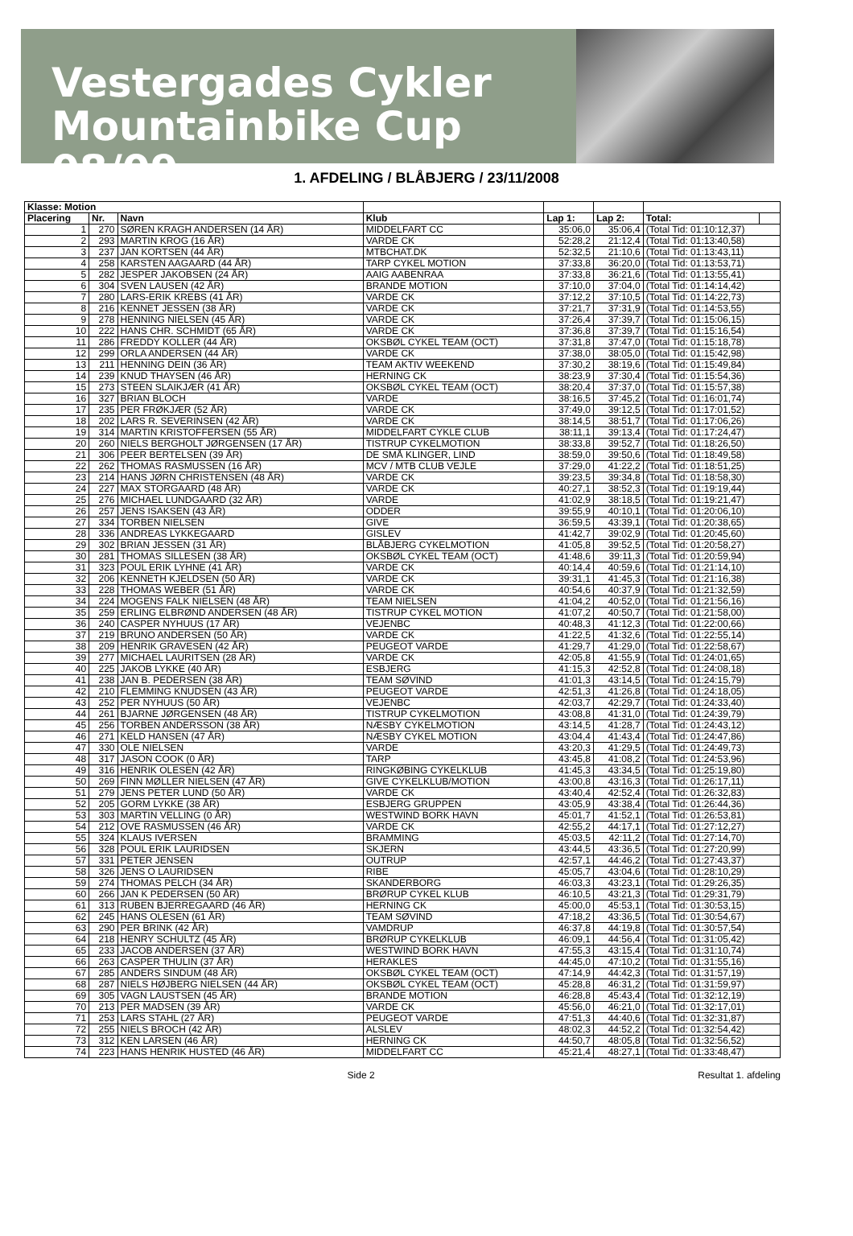Vestergades Cykler
Mountainbike Cup 08/09
1. AFDELING / BLÅBJERG / 23/11/2008
| Klasse: Motion | | | | | | | |
| --- | --- | --- | --- | --- | --- | --- | --- |
| Placering | Nr. | Navn | Klub | Lap 1: | Lap 2: | Total: | |
| 1 | 270 | SØREN KRAGH ANDERSEN (14 ÅR) | MIDDELFART CC | 35:06,0 | 35:06,4 | (Total Tid: 01:10:12,37) | |
| 2 | 293 | MARTIN KROG (16 ÅR) | VARDE CK | 52:28,2 | 21:12,4 | (Total Tid: 01:13:40,58) | |
| 3 | 237 | JAN KORTSEN (44 ÅR) | MTBCHAT.DK | 52:32,5 | 21:10,6 | (Total Tid: 01:13:43,11) | |
| 4 | 258 | KARSTEN AAGAARD (44 ÅR) | TARP CYKEL MOTION | 37:33,8 | 36:20,0 | (Total Tid: 01:13:53,71) | |
| 5 | 282 | JESPER JAKOBSEN (24 ÅR) | AAIG AABENRAA | 37:33,8 | 36:21,6 | (Total Tid: 01:13:55,41) | |
| 6 | 304 | SVEN LAUSEN (42 ÅR) | BRANDE MOTION | 37:10,0 | 37:04,0 | (Total Tid: 01:14:14,42) | |
| 7 | 280 | LARS-ERIK KREBS (41 ÅR) | VARDE CK | 37:12,2 | 37:10,5 | (Total Tid: 01:14:22,73) | |
| 8 | 216 | KENNET JESSEN (38 ÅR) | VARDE CK | 37:21,7 | 37:31,9 | (Total Tid: 01:14:53,55) | |
| 9 | 278 | HENNING NIELSEN (45 ÅR) | VARDE CK | 37:26,4 | 37:39,7 | (Total Tid: 01:15:06,15) | |
| 10 | 222 | HANS CHR. SCHMIDT (65 ÅR) | VARDE CK | 37:36,8 | 37:39,7 | (Total Tid: 01:15:16,54) | |
| 11 | 286 | FREDDY KOLLER (44 ÅR) | OKSBØL CYKEL TEAM (OCT) | 37:31,8 | 37:47,0 | (Total Tid: 01:15:18,78) | |
| 12 | 299 | ORLA ANDERSEN (44 ÅR) | VARDE CK | 37:38,0 | 38:05,0 | (Total Tid: 01:15:42,98) | |
| 13 | 211 | HENNING DEIN (36 ÅR) | TEAM AKTIV WEEKEND | 37:30,2 | 38:19,6 | (Total Tid: 01:15:49,84) | |
| 14 | 239 | KNUD THAYSEN (46 ÅR) | HERNING CK | 38:23,9 | 37:30,4 | (Total Tid: 01:15:54,36) | |
| 15 | 273 | STEEN SLAIKJÆR (41 ÅR) | OKSBØL CYKEL TEAM (OCT) | 38:20,4 | 37:37,0 | (Total Tid: 01:15:57,38) | |
| 16 | 327 | BRIAN BLOCH | VARDE | 38:16,5 | 37:45,2 | (Total Tid: 01:16:01,74) | |
| 17 | 235 | PER FRØKJÆR (52 ÅR) | VARDE CK | 37:49,0 | 39:12,5 | (Total Tid: 01:17:01,52) | |
| 18 | 202 | LARS R. SEVERINSEN (42 ÅR) | VARDE CK | 38:14,5 | 38:51,7 | (Total Tid: 01:17:06,26) | |
| 19 | 314 | MARTIN KRISTOFFERSEN (55 ÅR) | MIDDELFART CYKLE CLUB | 38:11,1 | 39:13,4 | (Total Tid: 01:17:24,47) | |
| 20 | 260 | NIELS BERGHOLT JØRGENSEN (17 ÅR) | TISTRUP CYKELMOTION | 38:33,8 | 39:52,7 | (Total Tid: 01:18:26,50) | |
| 21 | 306 | PEER BERTELSEN (39 ÅR) | DE SMÅ KLINGER, LIND | 38:59,0 | 39:50,6 | (Total Tid: 01:18:49,58) | |
| 22 | 262 | THOMAS RASMUSSEN (16 ÅR) | MCV / MTB CLUB VEJLE | 37:29,0 | 41:22,2 | (Total Tid: 01:18:51,25) | |
| 23 | 214 | HANS JØRN CHRISTENSEN (48 ÅR) | VARDE CK | 39:23,5 | 39:34,8 | (Total Tid: 01:18:58,30) | |
| 24 | 227 | MAX STORGAARD (48 ÅR) | VARDE CK | 40:27,1 | 38:52,3 | (Total Tid: 01:19:19,44) | |
| 25 | 276 | MICHAEL LUNDGAARD (32 ÅR) | VARDE | 41:02,9 | 38:18,5 | (Total Tid: 01:19:21,47) | |
| 26 | 257 | JENS ISAKSEN (43 ÅR) | ODDER | 39:55,9 | 40:10,1 | (Total Tid: 01:20:06,10) | |
| 27 | 334 | TORBEN NIELSEN | GIVE | 36:59,5 | 43:39,1 | (Total Tid: 01:20:38,65) | |
| 28 | 336 | ANDREAS LYKKEGAARD | GISLEV | 41:42,7 | 39:02,9 | (Total Tid: 01:20:45,60) | |
| 29 | 302 | BRIAN JESSEN (31 ÅR) | BLÅBJERG CYKELMOTION | 41:05,8 | 39:52,5 | (Total Tid: 01:20:58,27) | |
| 30 | 281 | THOMAS SILLESEN (38 ÅR) | OKSBØL CYKEL TEAM (OCT) | 41:48,6 | 39:11,3 | (Total Tid: 01:20:59,94) | |
| 31 | 323 | POUL ERIK LYHNE (41 ÅR) | VARDE CK | 40:14,4 | 40:59,6 | (Total Tid: 01:21:14,10) | |
| 32 | 206 | KENNETH KJELDSEN (50 ÅR) | VARDE CK | 39:31,1 | 41:45,3 | (Total Tid: 01:21:16,38) | |
| 33 | 228 | THOMAS WEBER (51 ÅR) | VARDE CK | 40:54,6 | 40:37,9 | (Total Tid: 01:21:32,59) | |
| 34 | 224 | MOGENS FALK NIELSEN (48 ÅR) | TEAM NIELSEN | 41:04,2 | 40:52,0 | (Total Tid: 01:21:56,16) | |
| 35 | 259 | ERLING ELBRØND ANDERSEN (48 ÅR) | TISTRUP CYKEL MOTION | 41:07,2 | 40:50,7 | (Total Tid: 01:21:58,00) | |
| 36 | 240 | CASPER NYHUUS (17 ÅR) | VEJENBC | 40:48,3 | 41:12,3 | (Total Tid: 01:22:00,66) | |
| 37 | 219 | BRUNO ANDERSEN (50 ÅR) | VARDE CK | 41:22,5 | 41:32,6 | (Total Tid: 01:22:55,14) | |
| 38 | 209 | HENRIK GRAVESEN (42 ÅR) | PEUGEOT VARDE | 41:29,7 | 41:29,0 | (Total Tid: 01:22:58,67) | |
| 39 | 277 | MICHAEL LAURITSEN (28 ÅR) | VARDE CK | 42:05,8 | 41:55,9 | (Total Tid: 01:24:01,65) | |
| 40 | 225 | JAKOB LYKKE (40 ÅR) | ESBJERG | 41:15,3 | 42:52,8 | (Total Tid: 01:24:08,18) | |
| 41 | 238 | JAN B. PEDERSEN (38 ÅR) | TEAM SØVIND | 41:01,3 | 43:14,5 | (Total Tid: 01:24:15,79) | |
| 42 | 210 | FLEMMING KNUDSEN (43 ÅR) | PEUGEOT VARDE | 42:51,3 | 41:26,8 | (Total Tid: 01:24:18,05) | |
| 43 | 252 | PER NYHUUS (50 ÅR) | VEJENBC | 42:03,7 | 42:29,7 | (Total Tid: 01:24:33,40) | |
| 44 | 261 | BJARNE JØRGENSEN (48 ÅR) | TISTRUP CYKELMOTION | 43:08,8 | 41:31,0 | (Total Tid: 01:24:39,79) | |
| 45 | 256 | TORBEN ANDERSSON (38 ÅR) | NÆSBY CYKELMOTION | 43:14,5 | 41:28,7 | (Total Tid: 01:24:43,12) | |
| 46 | 271 | KELD HANSEN (47 ÅR) | NÆSBY CYKEL MOTION | 43:04,4 | 41:43,4 | (Total Tid: 01:24:47,86) | |
| 47 | 330 | OLE NIELSEN | VARDE | 43:20,3 | 41:29,5 | (Total Tid: 01:24:49,73) | |
| 48 | 317 | JASON COOK (0 ÅR) | TARP | 43:45,8 | 41:08,2 | (Total Tid: 01:24:53,96) | |
| 49 | 316 | HENRIK OLESEN (42 ÅR) | RINGKØBING CYKELKLUB | 41:45,3 | 43:34,5 | (Total Tid: 01:25:19,80) | |
| 50 | 269 | FINN MØLLER NIELSEN (47 ÅR) | GIVE CYKELKLUB/MOTION | 43:00,8 | 43:16,3 | (Total Tid: 01:26:17,11) | |
| 51 | 279 | JENS PETER LUND (50 ÅR) | VARDE CK | 43:40,4 | 42:52,4 | (Total Tid: 01:26:32,83) | |
| 52 | 205 | GORM LYKKE (38 ÅR) | ESBJERG GRUPPEN | 43:05,9 | 43:38,4 | (Total Tid: 01:26:44,36) | |
| 53 | 303 | MARTIN VELLING (0 ÅR) | WESTWIND BORK HAVN | 45:01,7 | 41:52,1 | (Total Tid: 01:26:53,81) | |
| 54 | 212 | OVE RASMUSSEN (46 ÅR) | VARDE CK | 42:55,2 | 44:17,1 | (Total Tid: 01:27:12,27) | |
| 55 | 324 | KLAUS IVERSEN | BRAMMING | 45:03,5 | 42:11,2 | (Total Tid: 01:27:14,70) | |
| 56 | 328 | POUL ERIK LAURIDSEN | SKJERN | 43:44,5 | 43:36,5 | (Total Tid: 01:27:20,99) | |
| 57 | 331 | PETER JENSEN | OUTRUP | 42:57,1 | 44:46,2 | (Total Tid: 01:27:43,37) | |
| 58 | 326 | JENS O LAURIDSEN | RIBE | 45:05,7 | 43:04,6 | (Total Tid: 01:28:10,29) | |
| 59 | 274 | THOMAS PELCH (34 ÅR) | SKANDERBORG | 46:03,3 | 43:23,1 | (Total Tid: 01:29:26,35) | |
| 60 | 266 | JAN K PEDERSEN (50 ÅR) | BRØRUP CYKEL KLUB | 46:10,5 | 43:21,3 | (Total Tid: 01:29:31,79) | |
| 61 | 313 | RUBEN BJERREGAARD (46 ÅR) | HERNING CK | 45:00,0 | 45:53,1 | (Total Tid: 01:30:53,15) | |
| 62 | 245 | HANS OLESEN (61 ÅR) | TEAM SØVIND | 47:18,2 | 43:36,5 | (Total Tid: 01:30:54,67) | |
| 63 | 290 | PER BRINK (42 ÅR) | VAMDRUP | 46:37,8 | 44:19,8 | (Total Tid: 01:30:57,54) | |
| 64 | 218 | HENRY SCHULTZ (45 ÅR) | BRØRUP CYKELKLUB | 46:09,1 | 44:56,4 | (Total Tid: 01:31:05,42) | |
| 65 | 233 | JACOB ANDERSEN (37 ÅR) | WESTWIND BORK HAVN | 47:55,3 | 43:15,4 | (Total Tid: 01:31:10,74) | |
| 66 | 263 | CASPER THULIN (37 ÅR) | HERAKLES | 44:45,0 | 47:10,2 | (Total Tid: 01:31:55,16) | |
| 67 | 285 | ANDERS SINDUM (48 ÅR) | OKSBØL CYKEL TEAM (OCT) | 47:14,9 | 44:42,3 | (Total Tid: 01:31:57,19) | |
| 68 | 287 | NIELS HØJBERG NIELSEN (44 ÅR) | OKSBØL CYKEL TEAM (OCT) | 45:28,8 | 46:31,2 | (Total Tid: 01:31:59,97) | |
| 69 | 305 | VAGN LAUSTSEN (45 ÅR) | BRANDE MOTION | 46:28,8 | 45:43,4 | (Total Tid: 01:32:12,19) | |
| 70 | 213 | PER MADSEN (39 ÅR) | VARDE CK | 45:56,0 | 46:21,0 | (Total Tid: 01:32:17,01) | |
| 71 | 253 | LARS STAHL (27 ÅR) | PEUGEOT VARDE | 47:51,3 | 44:40,6 | (Total Tid: 01:32:31,87) | |
| 72 | 255 | NIELS BROCH (42 ÅR) | ALSLEV | 48:02,3 | 44:52,2 | (Total Tid: 01:32:54,42) | |
| 73 | 312 | KEN LARSEN (46 ÅR) | HERNING CK | 44:50,7 | 48:05,8 | (Total Tid: 01:32:56,52) | |
| 74 | 223 | HANS HENRIK HUSTED (46 ÅR) | MIDDELFART CC | 45:21,4 | 48:27,1 | (Total Tid: 01:33:48,47) | |
Side 2 Resultat 1. afdeling